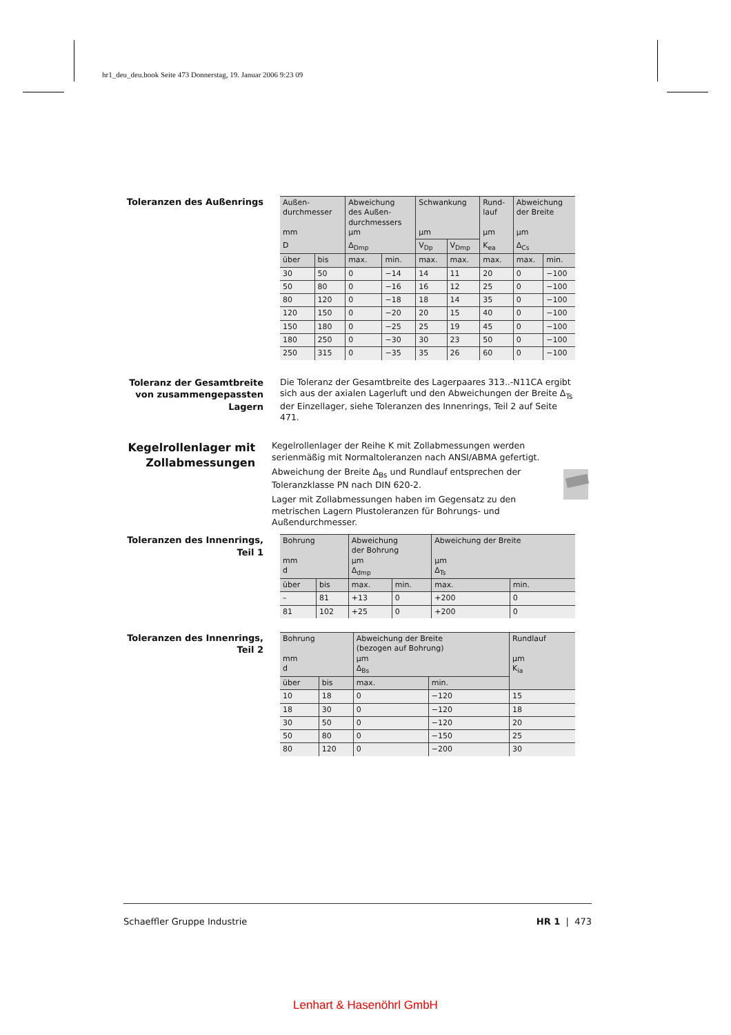hr1_deu_deu.book Seite 473 Donnerstag, 19. Januar 2006 9:23 09
Toleranzen des Außenrings
| Außen- durchmesser mm | | Abweichung des Außen- durchmessers µm | | Schwankung µm | | Rund- lauf µm | Abweichung der Breite µm | |
| --- | --- | --- | --- | --- | --- | --- | --- | --- |
| D | | Δ<sub>Dmp</sub> | | V<sub>Dp</sub> | V<sub>Dmp</sub> | K<sub>ea</sub> | Δ<sub>Cs</sub> | |
| über | bis | max. | min. | max. | max. | max. | max. | min. |
| 30 | 50 | 0 | −14 | 14 | 11 | 20 | 0 | −100 |
| 50 | 80 | 0 | −16 | 16 | 12 | 25 | 0 | −100 |
| 80 | 120 | 0 | −18 | 18 | 14 | 35 | 0 | −100 |
| 120 | 150 | 0 | −20 | 20 | 15 | 40 | 0 | −100 |
| 150 | 180 | 0 | −25 | 25 | 19 | 45 | 0 | −100 |
| 180 | 250 | 0 | −30 | 30 | 23 | 50 | 0 | −100 |
| 250 | 315 | 0 | −35 | 35 | 26 | 60 | 0 | −100 |
Toleranz der Gesamtbreite von zusammengepassten Lagern
Die Toleranz der Gesamtbreite des Lagerpaares 313..-N11CA ergibt sich aus der axialen Lagerluft und den Abweichungen der Breite Δ<sub>Ts</sub> der Einzellager, siehe Toleranzen des Innenrings, Teil 2 auf Seite 471.
Kegelrollenlager mit Zollabmessungen
Kegelrollenlager der Reihe K mit Zollabmessungen werden serienmäßig mit Normaltoleranzen nach ANSI/ABMA gefertigt.
Abweichung der Breite Δ<sub>Bs</sub> und Rundlauf entsprechen der Toleranzklasse PN nach DIN 620-2.
Lager mit Zollabmessungen haben im Gegensatz zu den metrischen Lagern Plustoleranzen für Bohrungs- und Außendurchmesser.
Toleranzen des Innenrings, Teil 1
| Bohrung mm d | | Abweichung der Bohrung µm Δ<sub>dmp</sub> | | Abweichung der Breite µm Δ<sub>Ts</sub> | |
| --- | --- | --- | --- | --- | --- |
| über | bis | max. | min. | max. | min. |
| – | 81 | +13 | 0 | +200 | 0 |
| 81 | 102 | +25 | 0 | +200 | 0 |
Toleranzen des Innenrings, Teil 2
| Bohrung mm d | | Abweichung der Breite (bezogen auf Bohrung) µm Δ<sub>Bs</sub> | | Rundlauf µm K<sub>ia</sub> |
| --- | --- | --- | --- | --- |
| über | bis | max. | min. | |
| 10 | 18 | 0 | −120 | 15 |
| 18 | 30 | 0 | −120 | 18 |
| 30 | 50 | 0 | −120 | 20 |
| 50 | 80 | 0 | −150 | 25 |
| 80 | 120 | 0 | −200 | 30 |
Schaeffler Gruppe Industrie HR 1 | 473
Lenhart & Hasenöhrl GmbH